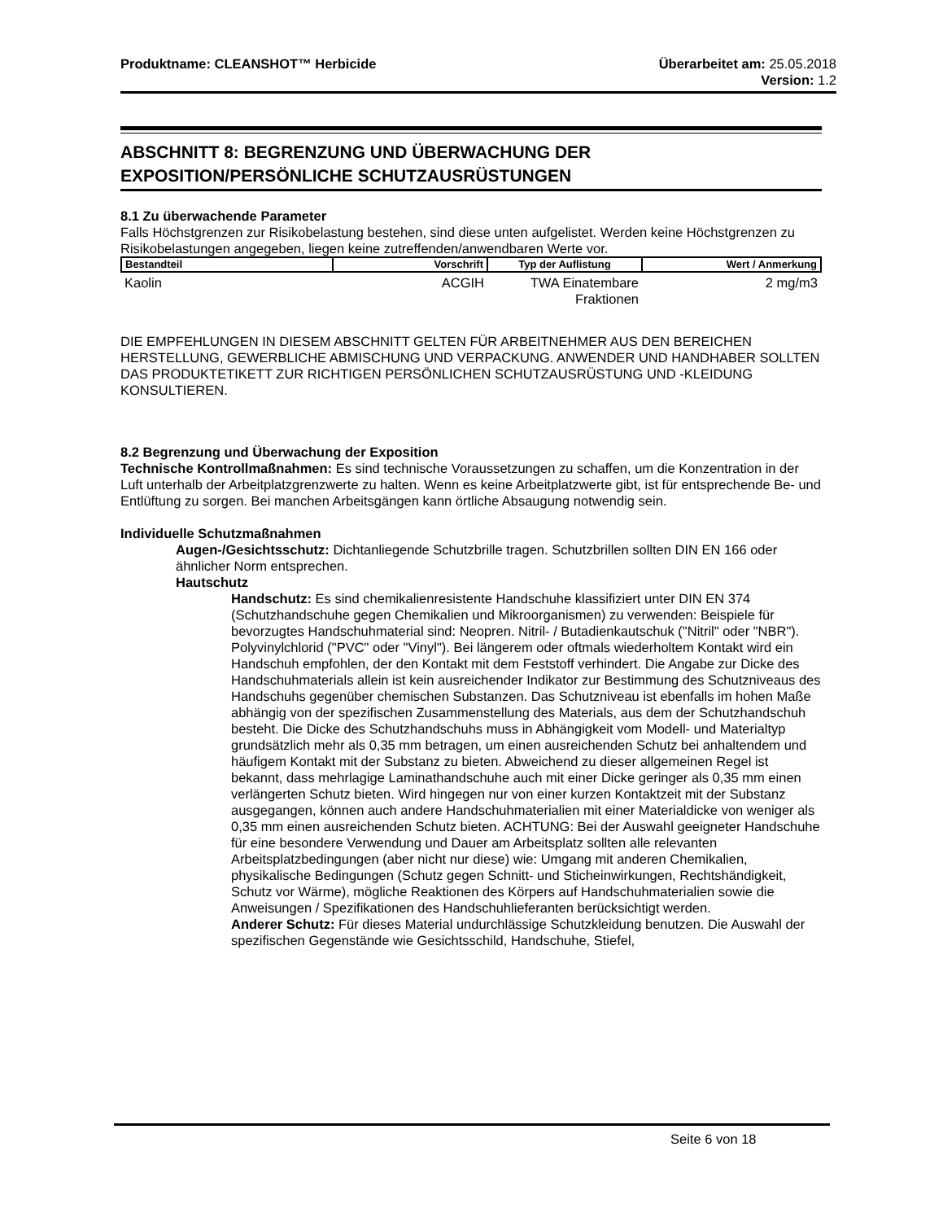Produktname: CLEANSHOT™ Herbicide Überarbeitet am: 25.05.2018
Version: 1.2
ABSCHNITT 8: BEGRENZUNG UND ÜBERWACHUNG DER EXPOSITION/PERSÖNLICHE SCHUTZAUSRÜSTUNGEN
8.1 Zu überwachende Parameter
Falls Höchstgrenzen zur Risikobelastung bestehen, sind diese unten aufgelistet. Werden keine Höchstgrenzen zu Risikobelastungen angegeben, liegen keine zutreffenden/anwendbaren Werte vor.
| Bestandteil | Vorschrift | Typ der Auflistung | Wert / Anmerkung |
| --- | --- | --- | --- |
| Kaolin | ACGIH | TWA Einatembare Fraktionen | 2 mg/m3 |
DIE EMPFEHLUNGEN IN DIESEM ABSCHNITT GELTEN FÜR ARBEITNEHMER AUS DEN BEREICHEN HERSTELLUNG, GEWERBLICHE ABMISCHUNG UND VERPACKUNG. ANWENDER UND HANDHABER SOLLTEN DAS PRODUKTETIKETT ZUR RICHTIGEN PERSÖNLICHEN SCHUTZAUSRÜSTUNG UND -KLEIDUNG KONSULTIEREN.
8.2 Begrenzung und Überwachung der Exposition
Technische Kontrollmaßnahmen: Es sind technische Voraussetzungen zu schaffen, um die Konzentration in der Luft unterhalb der Arbeitplatzgrenzwerte zu halten. Wenn es keine Arbeitplatzwerte gibt, ist für entsprechende Be- und Entlüftung zu sorgen. Bei manchen Arbeitsgängen kann örtliche Absaugung notwendig sein.
Individuelle Schutzmaßnahmen
Augen-/Gesichtsschutz: Dichtanliegende Schutzbrille tragen. Schutzbrillen sollten DIN EN 166 oder ähnlicher Norm entsprechen.
Hautschutz
Handschutz: Es sind chemikalienresistente Handschuhe klassifiziert unter DIN EN 374 (Schutzhandschuhe gegen Chemikalien und Mikroorganismen) zu verwenden: Beispiele für bevorzugtes Handschuhmaterial sind: Neopren. Nitril- / Butadienkautschuk ("Nitril" oder "NBR"). Polyvinylchlorid ("PVC" oder "Vinyl"). Bei längerem oder oftmals wiederholtem Kontakt wird ein Handschuh empfohlen, der den Kontakt mit dem Feststoff verhindert. Die Angabe zur Dicke des Handschuhmaterials allein ist kein ausreichender Indikator zur Bestimmung des Schutzniveaus des Handschuhs gegenüber chemischen Substanzen. Das Schutzniveau ist ebenfalls im hohen Maße abhängig von der spezifischen Zusammenstellung des Materials, aus dem der Schutzhandschuh besteht. Die Dicke des Schutzhandschuhs muss in Abhängigkeit vom Modell- und Materialtyp grundsätzlich mehr als 0,35 mm betragen, um einen ausreichenden Schutz bei anhaltendem und häufigem Kontakt mit der Substanz zu bieten. Abweichend zu dieser allgemeinen Regel ist bekannt, dass mehrlagige Laminathandschuhe auch mit einer Dicke geringer als 0,35 mm einen verlängerten Schutz bieten. Wird hingegen nur von einer kurzen Kontaktzeit mit der Substanz ausgegangen, können auch andere Handschuhmaterialien mit einer Materialdicke von weniger als 0,35 mm einen ausreichenden Schutz bieten. ACHTUNG: Bei der Auswahl geeigneter Handschuhe für eine besondere Verwendung und Dauer am Arbeitsplatz sollten alle relevanten Arbeitsplatzbedingungen (aber nicht nur diese) wie: Umgang mit anderen Chemikalien, physikalische Bedingungen (Schutz gegen Schnitt- und Sticheinwirkungen, Rechtshändigkeit, Schutz vor Wärme), mögliche Reaktionen des Körpers auf Handschuhmaterialien sowie die Anweisungen / Spezifikationen des Handschuhlieferanten berücksichtigt werden.
Anderer Schutz: Für dieses Material undurchlässige Schutzkleidung benutzen. Die Auswahl der spezifischen Gegenstände wie Gesichtsschild, Handschuhe, Stiefel,
Seite 6 von 18